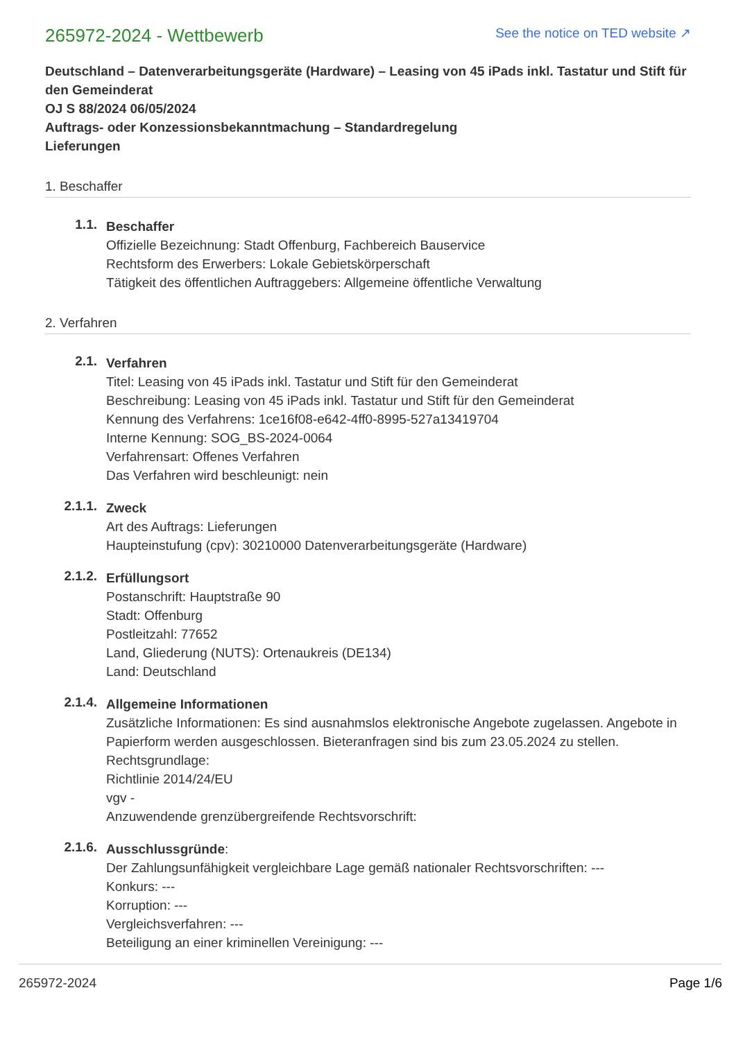265972-2024 - Wettbewerb
See the notice on TED website ↗
Deutschland – Datenverarbeitungsgeräte (Hardware) – Leasing von 45 iPads inkl. Tastatur und Stift für den Gemeinderat
OJ S 88/2024 06/05/2024
Auftrags- oder Konzessionsbekanntmachung – Standardregelung
Lieferungen
1. Beschaffer
1.1.
Beschaffer
Offizielle Bezeichnung: Stadt Offenburg, Fachbereich Bauservice
Rechtsform des Erwerbers: Lokale Gebietskörperschaft
Tätigkeit des öffentlichen Auftraggebers: Allgemeine öffentliche Verwaltung
2. Verfahren
2.1.
Verfahren
Titel: Leasing von 45 iPads inkl. Tastatur und Stift für den Gemeinderat
Beschreibung: Leasing von 45 iPads inkl. Tastatur und Stift für den Gemeinderat
Kennung des Verfahrens: 1ce16f08-e642-4ff0-8995-527a13419704
Interne Kennung: SOG_BS-2024-0064
Verfahrensart: Offenes Verfahren
Das Verfahren wird beschleunigt: nein
2.1.1.
Zweck
Art des Auftrags: Lieferungen
Haupteinstufung (cpv): 30210000 Datenverarbeitungsgeräte (Hardware)
2.1.2.
Erfüllungsort
Postanschrift: Hauptstraße 90
Stadt: Offenburg
Postleitzahl: 77652
Land, Gliederung (NUTS): Ortenaukreis (DE134)
Land: Deutschland
2.1.4.
Allgemeine Informationen
Zusätzliche Informationen: Es sind ausnahmslos elektronische Angebote zugelassen. Angebote in Papierform werden ausgeschlossen. Bieteranfragen sind bis zum 23.05.2024 zu stellen.
Rechtsgrundlage:
Richtlinie 2014/24/EU
vgv -
Anzuwendende grenzübergreifende Rechtsvorschrift:
2.1.6.
Ausschlussgründe:
Der Zahlungsunfähigkeit vergleichbare Lage gemäß nationaler Rechtsvorschriften: ---
Konkurs: ---
Korruption: ---
Vergleichsverfahren: ---
Beteiligung an einer kriminellen Vereinigung: ---
265972-2024 Page 1/6